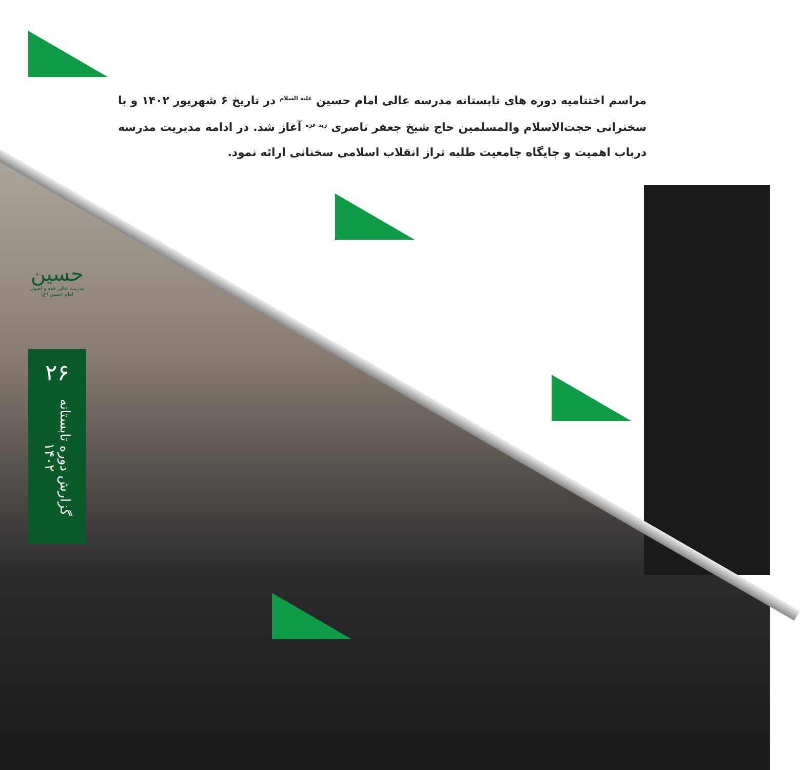مراسم اختتامیه دوره های تابستانه مدرسه عالی امام حسین <sup>علیه السلام</sup> در تاریخ ۶ شهریور ۱۴۰۲ و با سخنرانی حجت‌الاسلام والمسلمین حاج شیخ جعفر ناصری <sup>زید عزه</sup> آغاز شد. در ادامه مدیریت مدرسه درباب اهمیت و جایگاه جامعیت طلبه تراز انقلاب اسلامی سخنانی ارائه نمود.
حسین
مدرسه عالی فقه و اصول امام حسین (ع)
۲۶
گزارش دوره تابستانه ۱۴۰۲